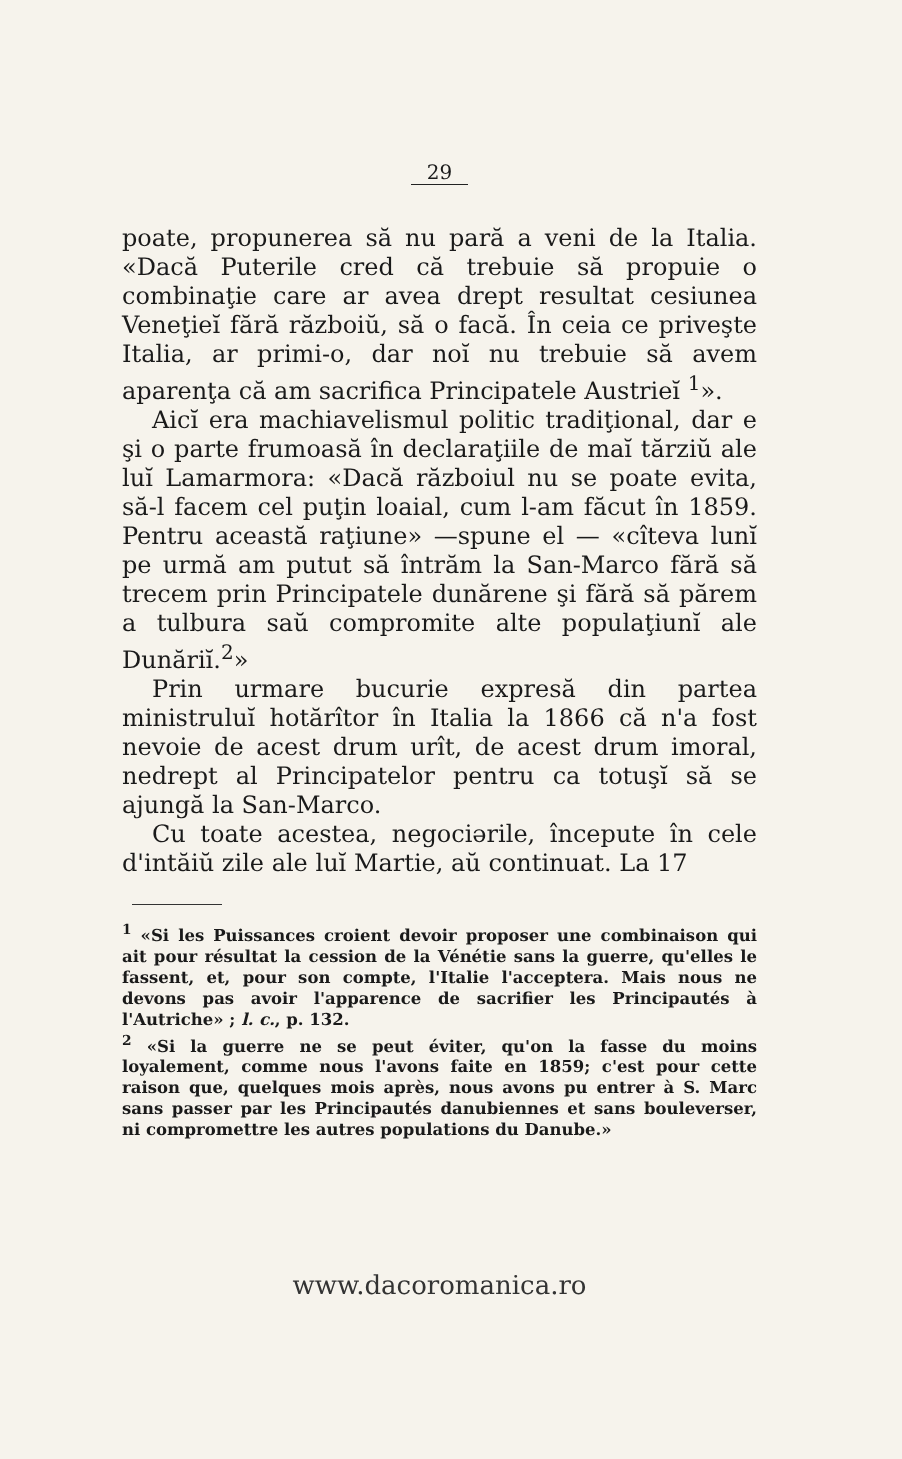29
poate, propunerea să nu pară a veni de la Italia. «Dacă Puterile cred că trebuie să propuie o combinaţie care ar avea drept resultat cesiunea Veneţieĭ fără războiŭ, să o facă. În ceia ce priveşte Italia, ar primi-o, dar noĭ nu trebuie să avem aparenţa că am sacrifica Principatele Austrieĭ <sup>1</sup>».
Aicĭ era machiavelismul politic tradiţional, dar e şi o parte frumoasă în declaraţiile de maĭ tărziŭ ale luĭ Lamarmora: «Dacă războiul nu se poate evita, să-l facem cel puţin loaial, cum l-am făcut în 1859. Pentru această raţiune» —spune el — «cîteva lunĭ pe urmă am putut să întrăm la San-Marco fără să trecem prin Principatele dunărene şi fără să părem a tulbura saŭ compromite alte populaţiunĭ ale Dunăriĭ.<sup>2</sup>»
Prin urmare bucurie expresă din partea ministruluĭ hotărîtor în Italia la 1866 că n'a fost nevoie de acest drum urît, de acest drum imoral, nedrept al Principatelor pentru ca totuşĭ să se ajungă la San-Marco.
Cu toate acestea, negociərile, începute în cele d'intăiŭ zile ale luĭ Martie, aŭ continuat. La 17
<sup>1</sup> «Si les Puissances croient devoir proposer une combinaison qui ait pour résultat la cession de la Vénétie sans la guerre, qu'elles le fassent, et, pour son compte, l'Italie l'acceptera. Mais nous ne devons pas avoir l'apparence de sacrifier les Principautés à l'Autriche» ; l. c., p. 132.
<sup>2</sup> «Si la guerre ne se peut éviter, qu'on la fasse du moins loyalement, comme nous l'avons faite en 1859; c'est pour cette raison que, quelques mois après, nous avons pu entrer à S. Marc sans passer par les Principautés danubiennes et sans bouleverser, ni compromettre les autres populations du Danube.»
www.dacoromanica.ro